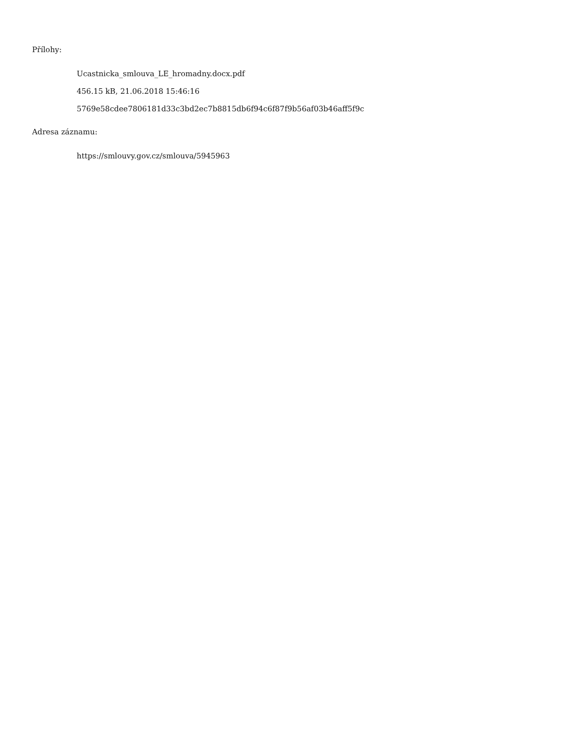Přílohy:
Ucastnicka_smlouva_LE_hromadny.docx.pdf
456.15 kB, 21.06.2018 15:46:16
5769e58cdee7806181d33c3bd2ec7b8815db6f94c6f87f9b56af03b46aff5f9c
Adresa záznamu:
https://smlouvy.gov.cz/smlouva/5945963